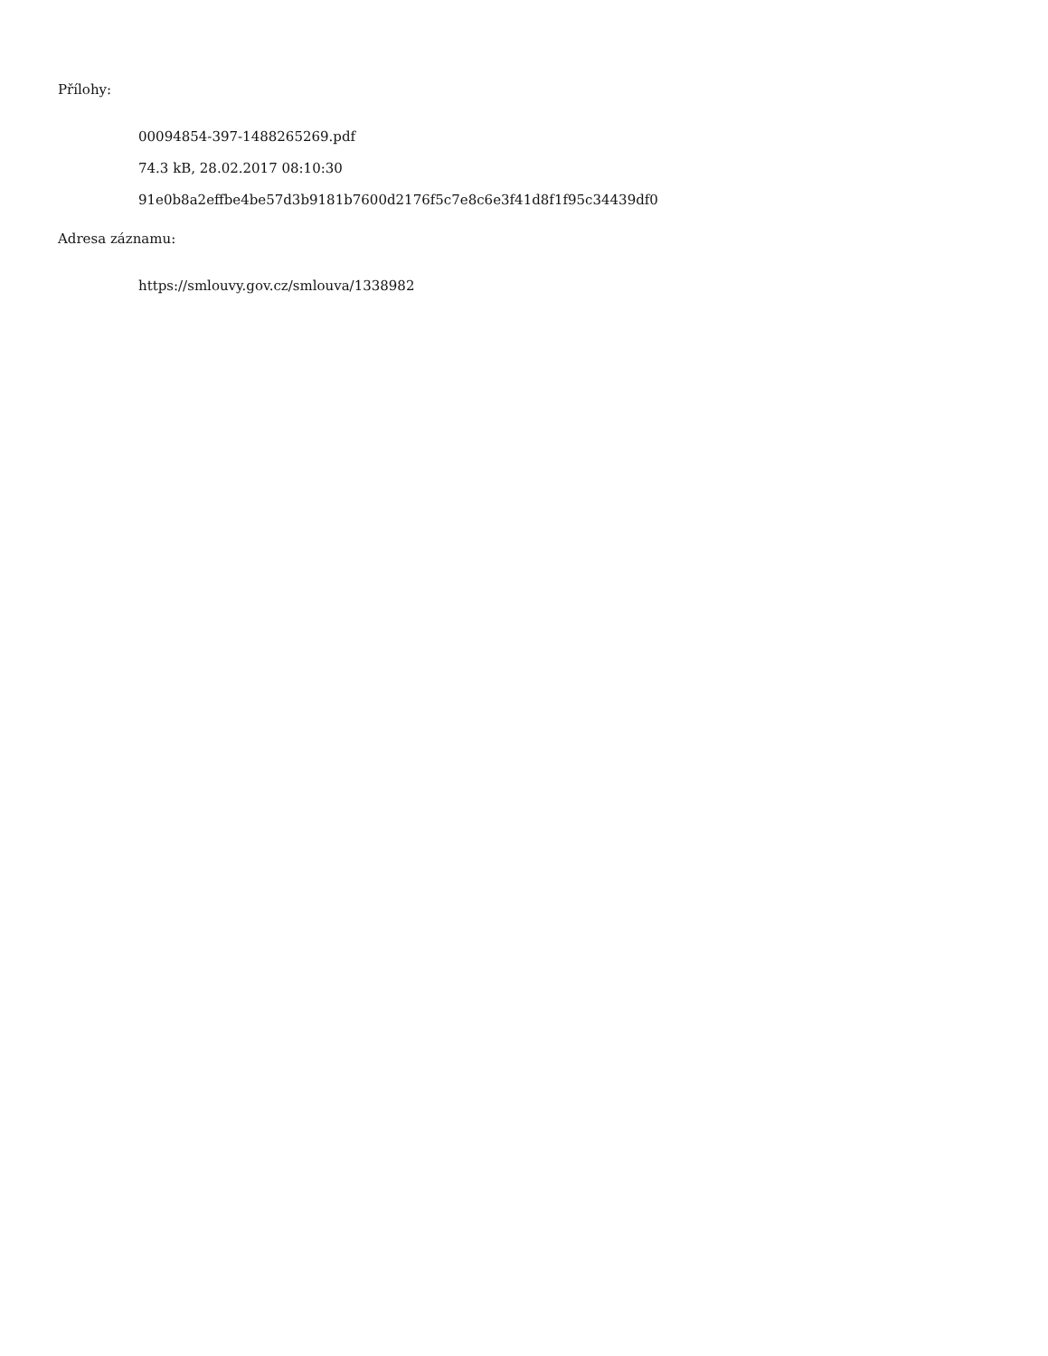Přílohy:
00094854-397-1488265269.pdf
74.3 kB, 28.02.2017 08:10:30
91e0b8a2effbe4be57d3b9181b7600d2176f5c7e8c6e3f41d8f1f95c34439df0
Adresa záznamu:
https://smlouvy.gov.cz/smlouva/1338982